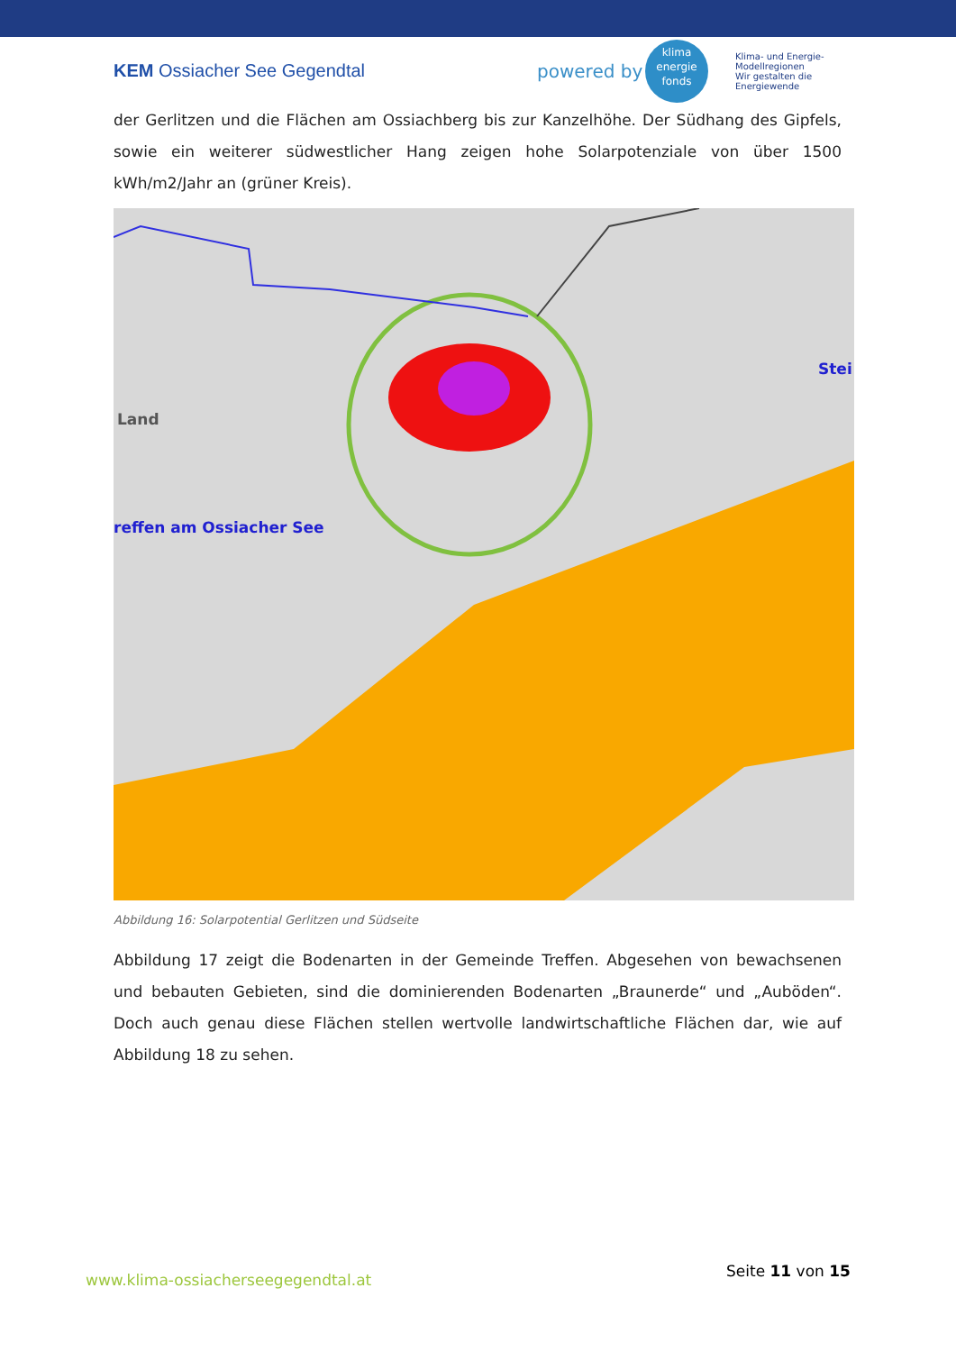KEM Ossiacher See Gegendtal powered by
klima
energie
fonds
Klima- und Energie-Modellregionen
Wir gestalten die Energiewende
der Gerlitzen und die Flächen am Ossiachberg bis zur Kanzelhöhe. Der Südhang des Gipfels, sowie ein weiterer südwestlicher Hang zeigen hohe Solarpotenziale von über 1500 kWh/m2/Jahr an (grüner Kreis).
reffen am Ossiacher See
Land
Stei
Abbildung 16: Solarpotential Gerlitzen und Südseite
Abbildung 17 zeigt die Bodenarten in der Gemeinde Treffen. Abgesehen von bewachsenen und bebauten Gebieten, sind die dominierenden Bodenarten „Braunerde“ und „Auböden“. Doch auch genau diese Flächen stellen wertvolle landwirtschaftliche Flächen dar, wie auf Abbildung 18 zu sehen.
www.klima-ossiacherseegegendtal.at
Seite 11 von 15